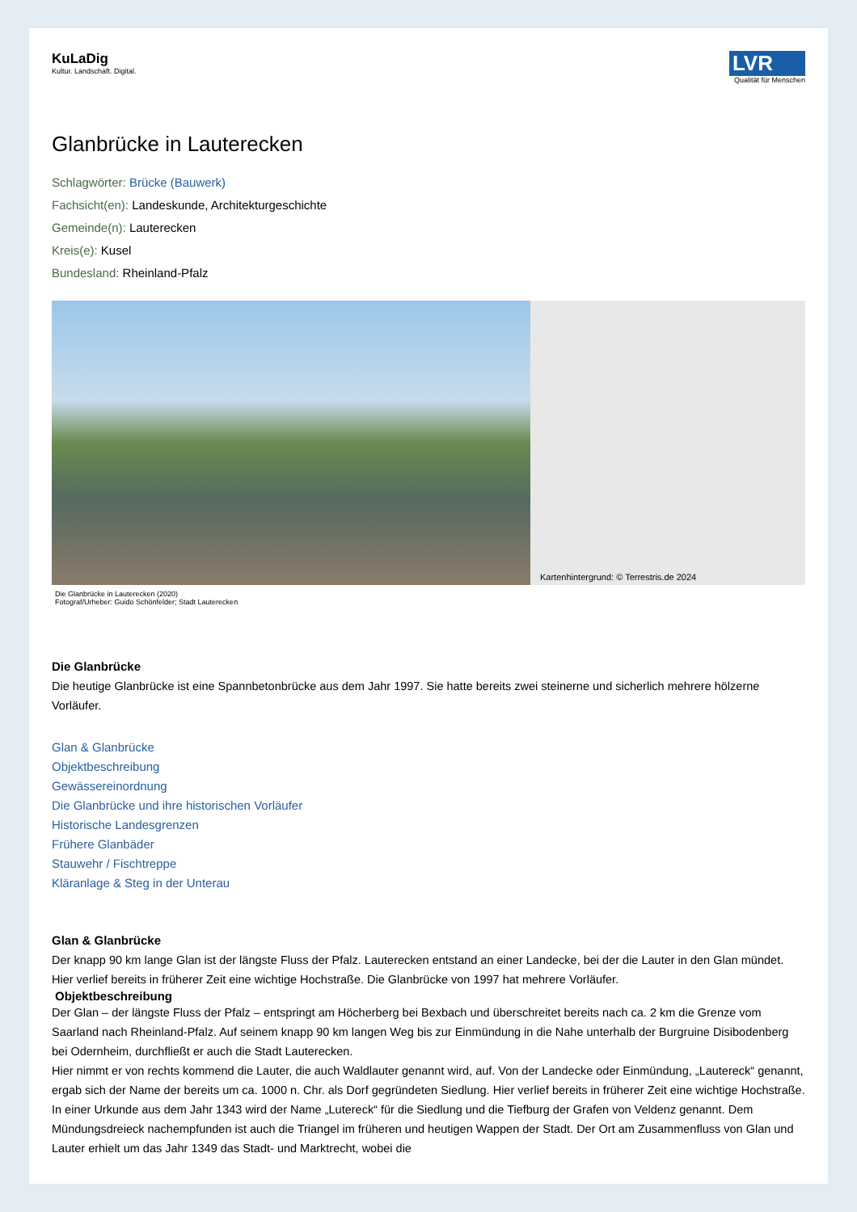KuLaDig
Kultur. Landschaft. Digital.
LVR
Qualität für Menschen
Glanbrücke in Lauterecken
Schlagwörter: Brücke (Bauwerk)
Fachsicht(en): Landeskunde, Architekturgeschichte
Gemeinde(n): Lauterecken
Kreis(e): Kusel
Bundesland: Rheinland-Pfalz
Kartenhintergrund: © Terrestris.de 2024
Die Glanbrücke in Lauterecken (2020)
Fotograf/Urheber: Guido Schönfelder; Stadt Lauterecken
Die Glanbrücke
Die heutige Glanbrücke ist eine Spannbetonbrücke aus dem Jahr 1997. Sie hatte bereits zwei steinerne und sicherlich mehrere hölzerne Vorläufer.
Glan & Glanbrücke
Objektbeschreibung
Gewässereinordnung
Die Glanbrücke und ihre historischen Vorläufer
Historische Landesgrenzen
Frühere Glanbäder
Stauwehr / Fischtreppe
Kläranlage & Steg in der Unterau
Glan & Glanbrücke
Der knapp 90 km lange Glan ist der längste Fluss der Pfalz. Lauterecken entstand an einer Landecke, bei der die Lauter in den Glan mündet. Hier verlief bereits in früherer Zeit eine wichtige Hochstraße. Die Glanbrücke von 1997 hat mehrere Vorläufer.
Objektbeschreibung
Der Glan – der längste Fluss der Pfalz – entspringt am Höcherberg bei Bexbach und überschreitet bereits nach ca. 2 km die Grenze vom Saarland nach Rheinland-Pfalz. Auf seinem knapp 90 km langen Weg bis zur Einmündung in die Nahe unterhalb der Burgruine Disibodenberg bei Odernheim, durchfließt er auch die Stadt Lauterecken.
Hier nimmt er von rechts kommend die Lauter, die auch Waldlauter genannt wird, auf. Von der Landecke oder Einmündung, „Lautereck“ genannt, ergab sich der Name der bereits um ca. 1000 n. Chr. als Dorf gegründeten Siedlung. Hier verlief bereits in früherer Zeit eine wichtige Hochstraße. In einer Urkunde aus dem Jahr 1343 wird der Name „Lutereck“ für die Siedlung und die Tiefburg der Grafen von Veldenz genannt. Dem Mündungsdreieck nachempfunden ist auch die Triangel im früheren und heutigen Wappen der Stadt. Der Ort am Zusammenfluss von Glan und Lauter erhielt um das Jahr 1349 das Stadt- und Marktrecht, wobei die